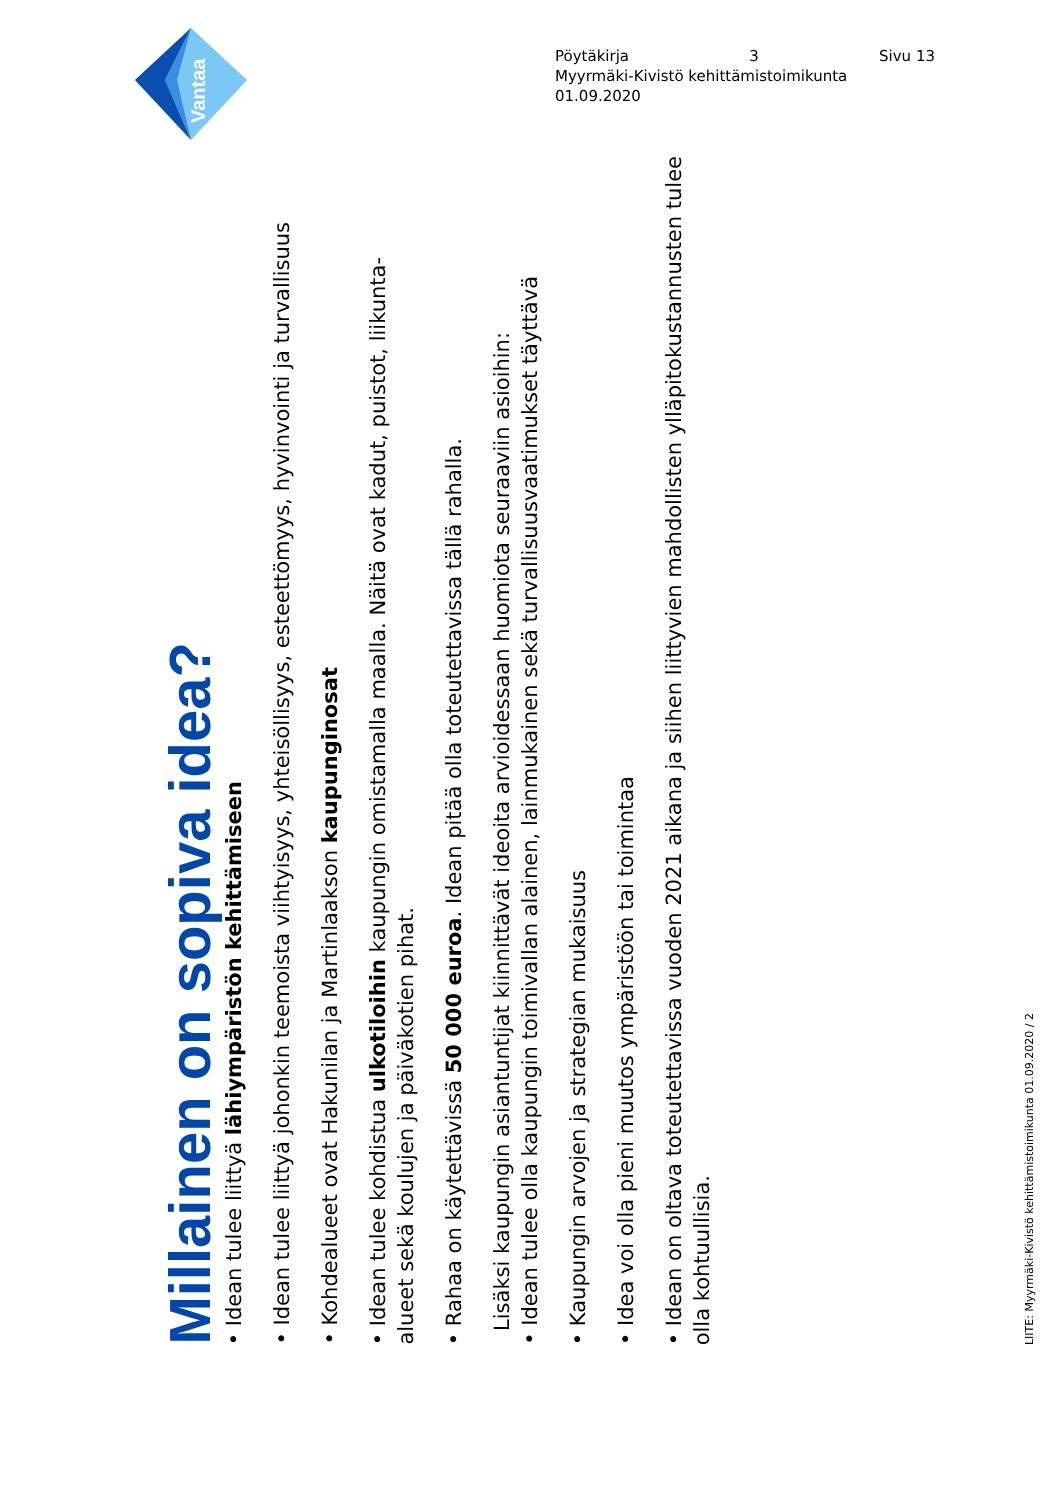Vantaa
Pöytäkirja 3 Sivu 13
Myyrmäki-Kivistö kehittämistoimikunta
01.09.2020
Millainen on sopiva idea?
• Idean tulee liittyä lähiympäristön kehittämiseen
• Idean tulee liittyä johonkin teemoista viihtyisyys, yhteisöllisyys, esteettömyys, hyvinvointi ja turvallisuus
• Kohdealueet ovat Hakunilan ja Martinlaakson kaupunginosat
• Idean tulee kohdistua ulkotiloihin kaupungin omistamalla maalla. Näitä ovat kadut, puistot, liikunta-alueet sekä koulujen ja päiväkotien pihat.
• Rahaa on käytettävissä 50 000 euroa. Idean pitää olla toteutettavissa tällä rahalla.
Lisäksi kaupungin asiantuntijat kiinnittävät ideoita arvioidessaan huomiota seuraaviin asioihin:
• Idean tulee olla kaupungin toimivallan alainen, lainmukainen sekä turvallisuusvaatimukset täyttävä
• Kaupungin arvojen ja strategian mukaisuus
• Idea voi olla pieni muutos ympäristöön tai toimintaa
• Idean on oltava toteutettavissa vuoden 2021 aikana ja siihen liittyvien mahdollisten ylläpitokustannusten tulee olla kohtuullisia.
LIITE: Myyrmäki-Kivistö kehittämistoimikunta 01.09.2020 / 2